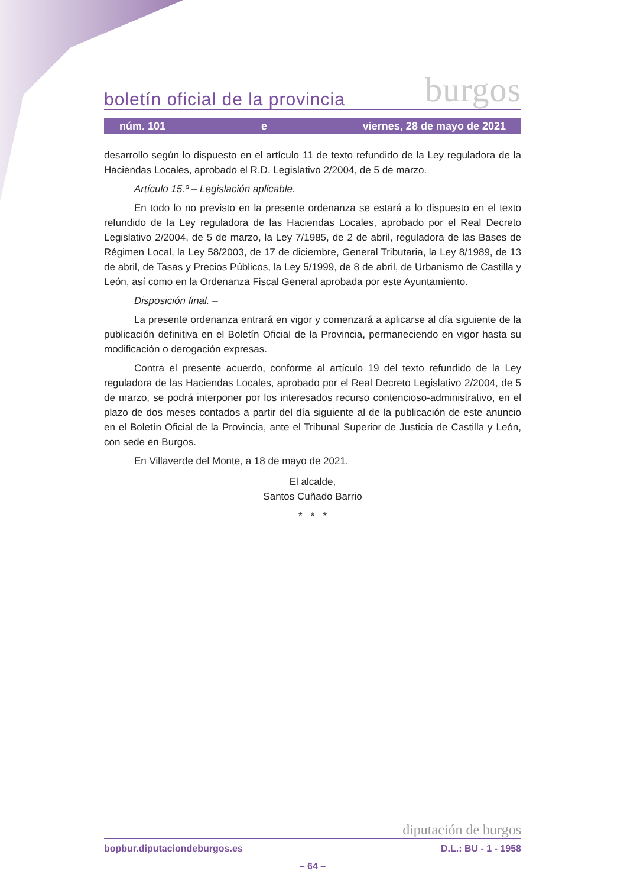boletín oficial de la provincia burgos
núm. 101 e viernes, 28 de mayo de 2021
desarrollo según lo dispuesto en el artículo 11 de texto refundido de la Ley reguladora de la Haciendas Locales, aprobado el R.D. Legislativo 2/2004, de 5 de marzo.
Artículo 15.º – Legislación aplicable.
En todo lo no previsto en la presente ordenanza se estará a lo dispuesto en el texto refundido de la Ley reguladora de las Haciendas Locales, aprobado por el Real Decreto Legislativo 2/2004, de 5 de marzo, la Ley 7/1985, de 2 de abril, reguladora de las Bases de Régimen Local, la Ley 58/2003, de 17 de diciembre, General Tributaria, la Ley 8/1989, de 13 de abril, de Tasas y Precios Públicos, la Ley 5/1999, de 8 de abril, de Urbanismo de Castilla y León, así como en la Ordenanza Fiscal General aprobada por este Ayuntamiento.
Disposición final. –
La presente ordenanza entrará en vigor y comenzará a aplicarse al día siguiente de la publicación definitiva en el Boletín Oficial de la Provincia, permaneciendo en vigor hasta su modificación o derogación expresas.
Contra el presente acuerdo, conforme al artículo 19 del texto refundido de la Ley reguladora de las Haciendas Locales, aprobado por el Real Decreto Legislativo 2/2004, de 5 de marzo, se podrá interponer por los interesados recurso contencioso-administrativo, en el plazo de dos meses contados a partir del día siguiente al de la publicación de este anuncio en el Boletín Oficial de la Provincia, ante el Tribunal Superior de Justicia de Castilla y León, con sede en Burgos.
En Villaverde del Monte, a 18 de mayo de 2021.
El alcalde,
Santos Cuñado Barrio
* * *
diputación de burgos
bopbur.diputaciondeburgos.es D.L.: BU - 1 - 1958
– 64 –